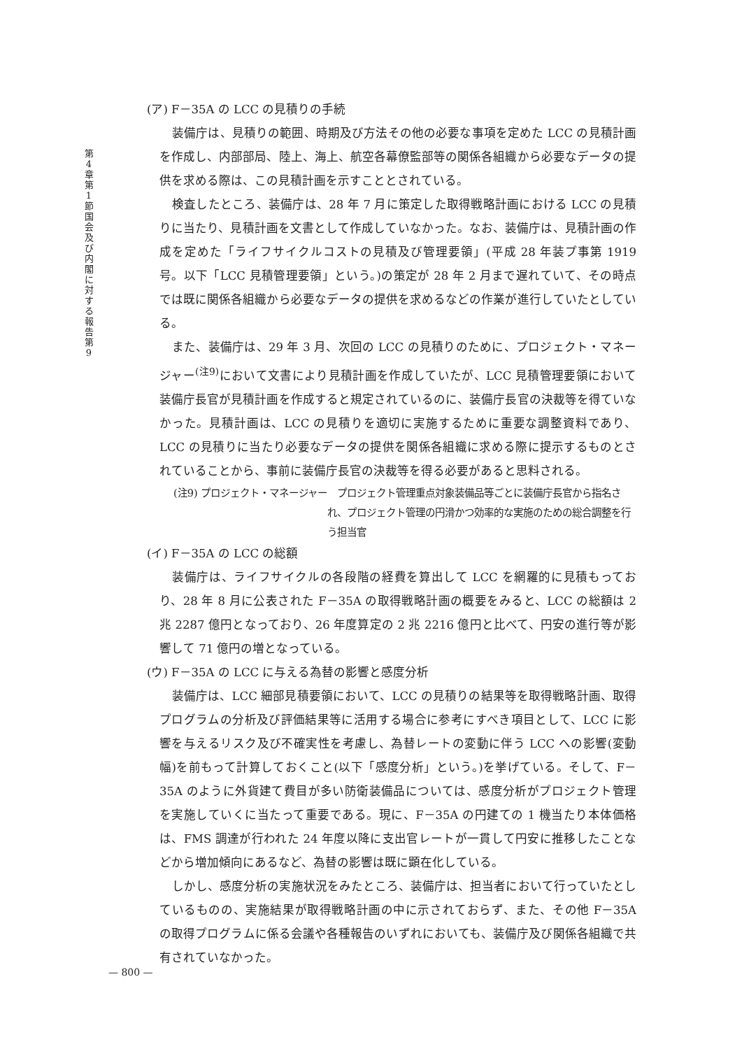第4章 第1節 国会及び内閣に対する報告 第9
(ア) F－35A の LCC の見積りの手続
装備庁は、見積りの範囲、時期及び方法その他の必要な事項を定めた LCC の見積計画を作成し、内部部局、陸上、海上、航空各幕僚監部等の関係各組織から必要なデータの提供を求める際は、この見積計画を示すこととされている。
検査したところ、装備庁は、28 年 7 月に策定した取得戦略計画における LCC の見積りに当たり、見積計画を文書として作成していなかった。なお、装備庁は、見積計画の作成を定めた「ライフサイクルコストの見積及び管理要領」(平成 28 年装プ事第 1919 号。以下「LCC 見積管理要領」という。)の策定が 28 年 2 月まで遅れていて、その時点では既に関係各組織から必要なデータの提供を求めるなどの作業が進行していたとしている。
また、装備庁は、29 年 3 月、次回の LCC の見積りのために、プロジェクト・マネージャー<sup>(注9)</sup>において文書により見積計画を作成していたが、LCC 見積管理要領において装備庁長官が見積計画を作成すると規定されているのに、装備庁長官の決裁等を得ていなかった。見積計画は、LCC の見積りを適切に実施するために重要な調整資料であり、LCC の見積りに当たり必要なデータの提供を関係各組織に求める際に提示するものとされていることから、事前に装備庁長官の決裁等を得る必要があると思料される。
(注9) プロジェクト・マネージャー　プロジェクト管理重点対象装備品等ごとに装備庁長官から指名され、プロジェクト管理の円滑かつ効率的な実施のための総合調整を行う担当官
(イ) F－35A の LCC の総額
装備庁は、ライフサイクルの各段階の経費を算出して LCC を網羅的に見積もっており、28 年 8 月に公表された F－35A の取得戦略計画の概要をみると、LCC の総額は 2 兆 2287 億円となっており、26 年度算定の 2 兆 2216 億円と比べて、円安の進行等が影響して 71 億円の増となっている。
(ウ) F－35A の LCC に与える為替の影響と感度分析
装備庁は、LCC 細部見積要領において、LCC の見積りの結果等を取得戦略計画、取得プログラムの分析及び評価結果等に活用する場合に参考にすべき項目として、LCC に影響を与えるリスク及び不確実性を考慮し、為替レートの変動に伴う LCC への影響(変動幅)を前もって計算しておくこと(以下「感度分析」という。)を挙げている。そして、F－35A のように外貨建て費目が多い防衛装備品については、感度分析がプロジェクト管理を実施していくに当たって重要である。現に、F－35A の円建ての 1 機当たり本体価格は、FMS 調達が行われた 24 年度以降に支出官レートが一貫して円安に推移したことなどから増加傾向にあるなど、為替の影響は既に顕在化している。
しかし、感度分析の実施状況をみたところ、装備庁は、担当者において行っていたとしているものの、実施結果が取得戦略計画の中に示されておらず、また、その他 F－35A の取得プログラムに係る会議や各種報告のいずれにおいても、装備庁及び関係各組織で共有されていなかった。
— 800 —